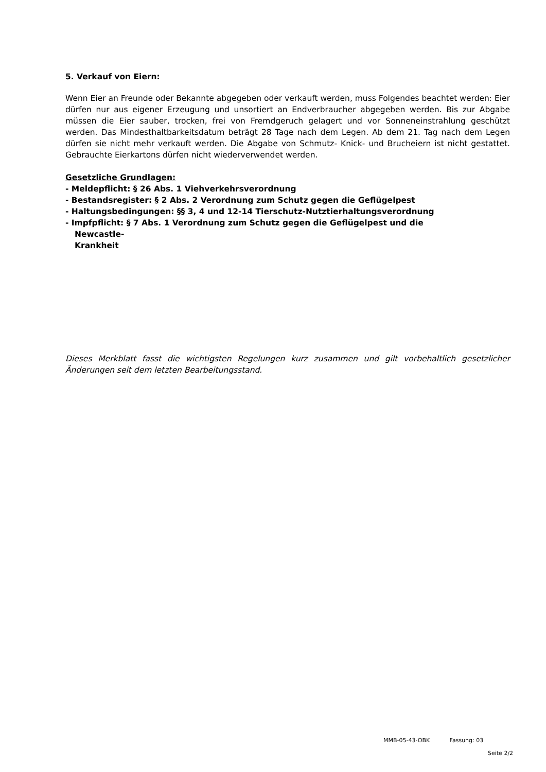5. Verkauf von Eiern:
Wenn Eier an Freunde oder Bekannte abgegeben oder verkauft werden, muss Folgendes beachtet werden: Eier dürfen nur aus eigener Erzeugung und unsortiert an Endverbraucher abgegeben werden. Bis zur Abgabe müssen die Eier sauber, trocken, frei von Fremdgeruch gelagert und vor Sonneneinstrahlung geschützt werden. Das Mindesthaltbarkeitsdatum beträgt 28 Tage nach dem Legen. Ab dem 21. Tag nach dem Legen dürfen sie nicht mehr verkauft werden. Die Abgabe von Schmutz- Knick- und Bruchеiern ist nicht gestattet. Gebrauchte Eierkartons dürfen nicht wiederverwendet werden.
Gesetzliche Grundlagen:
- Meldepflicht: § 26 Abs. 1 Viehverkehrsverordnung
- Bestandsregister: § 2 Abs. 2 Verordnung zum Schutz gegen die Geflügelpest
- Haltungsbedingungen: §§ 3, 4 und 12-14 Tierschutz-Nutztierhaltungsverordnung
- Impfpflicht: § 7 Abs. 1 Verordnung zum Schutz gegen die Geflügelpest und die
Newcastle-
Krankheit
Dieses Merkblatt fasst die wichtigsten Regelungen kurz zusammen und gilt vorbehaltlich gesetzlicher Änderungen seit dem letzten Bearbeitungsstand.
MMB-05-43-OBK Fassung: 03
Seite 2/2